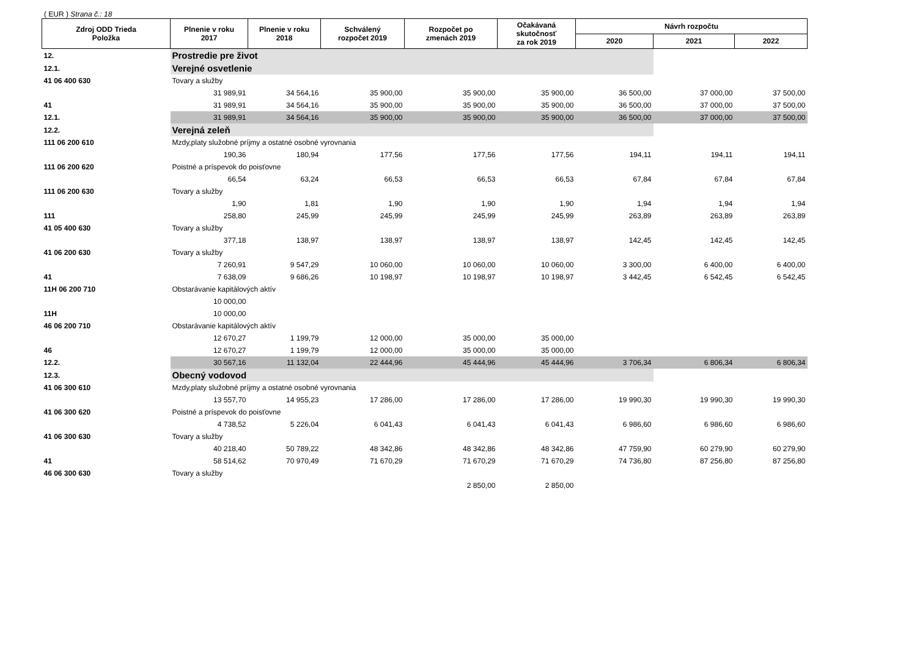( EUR ) Strana č.: 18
| Zdroj ODD Trieda Položka | Plnenie v roku 2017 | Plnenie v roku 2018 | Schválený rozpočet 2019 | Rozpočet po zmenách 2019 | Očakávaná skutočnosť za rok 2019 | Návrh rozpočtu | | |
| --- | --- | --- | --- | --- | --- | --- | --- | --- |
| | | | | | | 2020 | 2021 | 2022 |
| 12. | Prostredie pre život | | | | | | | |
| 12.1. | Verejné osvetlenie | | | | | | | |
| 41 06 400 630 | Tovary a služby | | | | | | | |
| | 31 989,91 | 34 564,16 | 35 900,00 | 35 900,00 | 35 900,00 | 36 500,00 | 37 000,00 | 37 500,00 |
| 41 | 31 989,91 | 34 564,16 | 35 900,00 | 35 900,00 | 35 900,00 | 36 500,00 | 37 000,00 | 37 500,00 |
| 12.1. | 31 989,91 | 34 564,16 | 35 900,00 | 35 900,00 | 35 900,00 | 36 500,00 | 37 000,00 | 37 500,00 |
| 12.2. | Verejná zeleň | | | | | | | |
| 111 06 200 610 | Mzdy,platy služobné príjmy a ostatné osobné vyrovnania | | | | | | | |
| | 190,36 | 180,94 | 177,56 | 177,56 | 177,56 | 194,11 | 194,11 | 194,11 |
| 111 06 200 620 | Poistné a príspevok do poisťovne | | | | | | | |
| | 66,54 | 63,24 | 66,53 | 66,53 | 66,53 | 67,84 | 67,84 | 67,84 |
| 111 06 200 630 | Tovary a služby | | | | | | | |
| | 1,90 | 1,81 | 1,90 | 1,90 | 1,90 | 1,94 | 1,94 | 1,94 |
| 111 | 258,80 | 245,99 | 245,99 | 245,99 | 245,99 | 263,89 | 263,89 | 263,89 |
| 41 05 400 630 | Tovary a služby | | | | | | | |
| | 377,18 | 138,97 | 138,97 | 138,97 | 138,97 | 142,45 | 142,45 | 142,45 |
| 41 06 200 630 | Tovary a služby | | | | | | | |
| | 7 260,91 | 9 547,29 | 10 060,00 | 10 060,00 | 10 060,00 | 3 300,00 | 6 400,00 | 6 400,00 |
| 41 | 7 638,09 | 9 686,26 | 10 198,97 | 10 198,97 | 10 198,97 | 3 442,45 | 6 542,45 | 6 542,45 |
| 11H 06 200 710 | Obstarávanie kapitálových aktív | | | | | | | |
| | 10 000,00 | | | | | | | |
| 11H | 10 000,00 | | | | | | | |
| 46 06 200 710 | Obstarávanie kapitálových aktív | | | | | | | |
| | 12 670,27 | 1 199,79 | 12 000,00 | 35 000,00 | 35 000,00 | | | |
| 46 | 12 670,27 | 1 199,79 | 12 000,00 | 35 000,00 | 35 000,00 | | | |
| 12.2. | 30 567,16 | 11 132,04 | 22 444,96 | 45 444,96 | 45 444,96 | 3 706,34 | 6 806,34 | 6 806,34 |
| 12.3. | Obecný vodovod | | | | | | | |
| 41 06 300 610 | Mzdy,platy služobné príjmy a ostatné osobné vyrovnania | | | | | | | |
| | 13 557,70 | 14 955,23 | 17 286,00 | 17 286,00 | 17 286,00 | 19 990,30 | 19 990,30 | 19 990,30 |
| 41 06 300 620 | Poistné a príspevok do poisťovne | | | | | | | |
| | 4 738,52 | 5 226,04 | 6 041,43 | 6 041,43 | 6 041,43 | 6 986,60 | 6 986,60 | 6 986,60 |
| 41 06 300 630 | Tovary a služby | | | | | | | |
| | 40 218,40 | 50 789,22 | 48 342,86 | 48 342,86 | 48 342,86 | 47 759,90 | 60 279,90 | 60 279,90 |
| 41 | 58 514,62 | 70 970,49 | 71 670,29 | 71 670,29 | 71 670,29 | 74 736,80 | 87 256,80 | 87 256,80 |
| 46 06 300 630 | Tovary a služby | | | | | | | |
| | | | | 2 850,00 | 2 850,00 | | | |